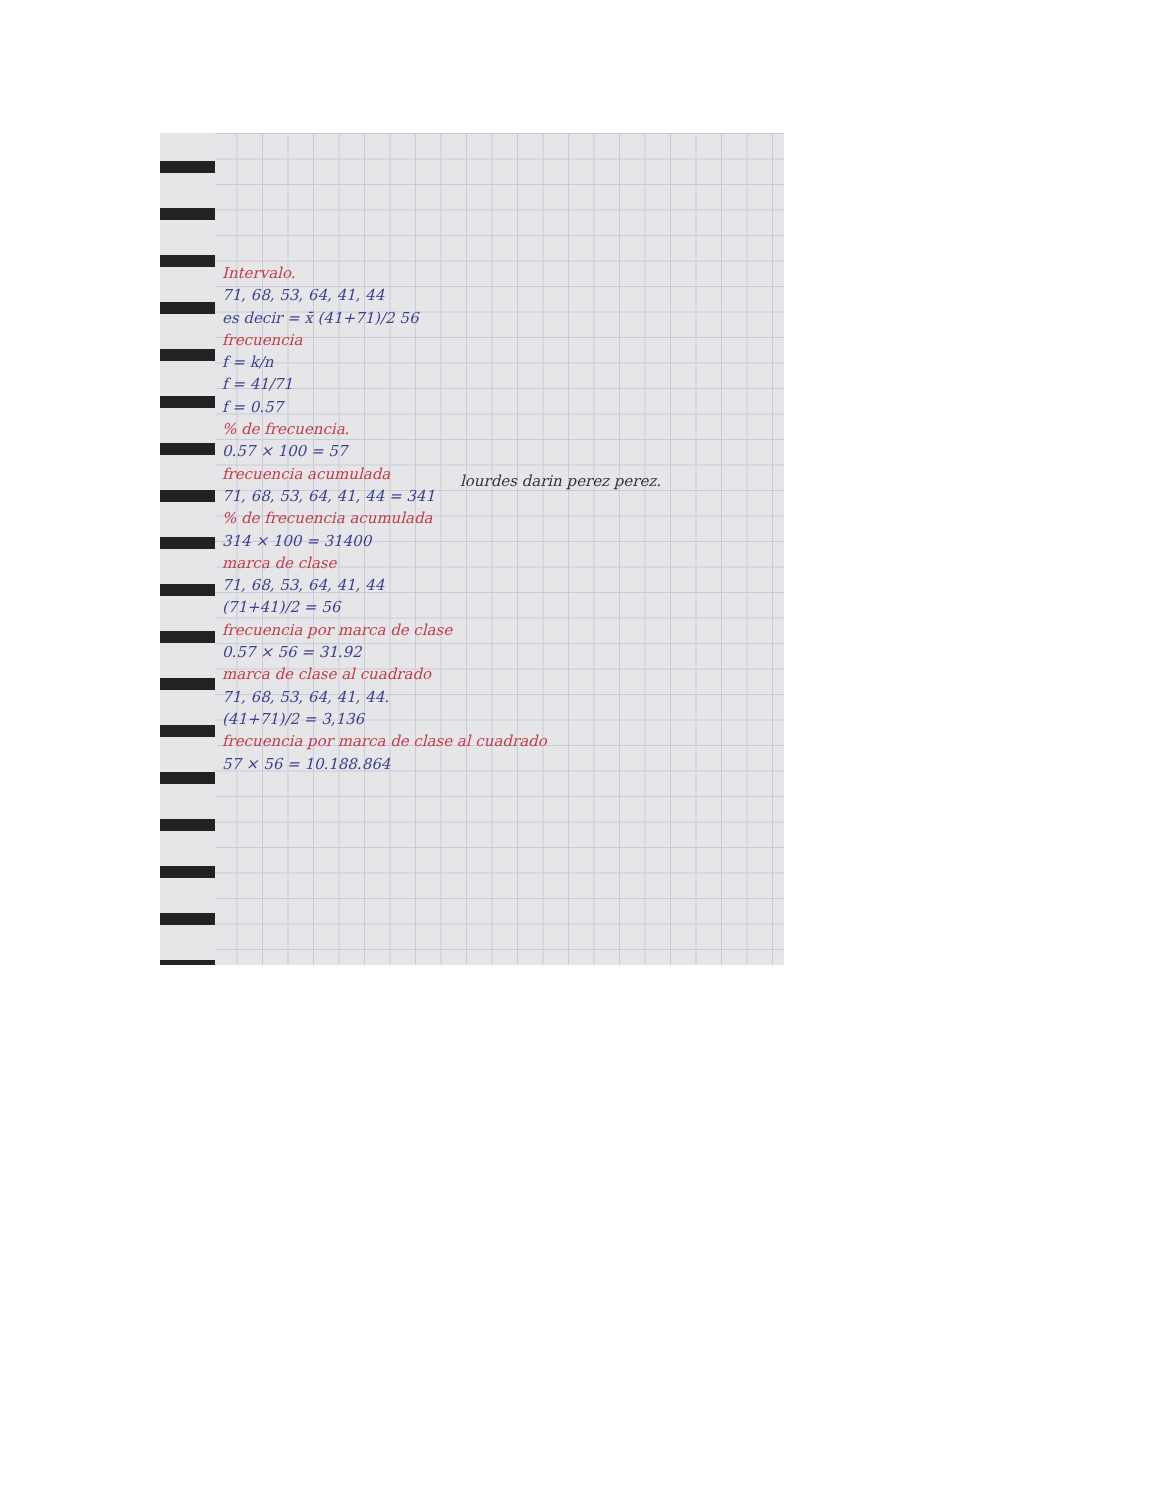Intervalo.
71, 68, 53, 64, 41, 44
es decir = x̄ (41+71)/2 56
frecuencia
f = k/n
f = 41/71
f = 0.57
% de frecuencia.
0.57 × 100 = 57
frecuencia acumulada
71, 68, 53, 64, 41, 44 = 341
% de frecuencia acumulada
314 × 100 = 31400
marca de clase
71, 68, 53, 64, 41, 44
(71+41)/2 = 56
frecuencia por marca de clase
0.57 × 56 = 31.92
marca de clase al cuadrado
71, 68, 53, 64, 41, 44.
(41+71)/2 = 3,136
frecuencia por marca de clase al cuadrado
57 × 56 = 10.188.864
lourdes darin perez perez.